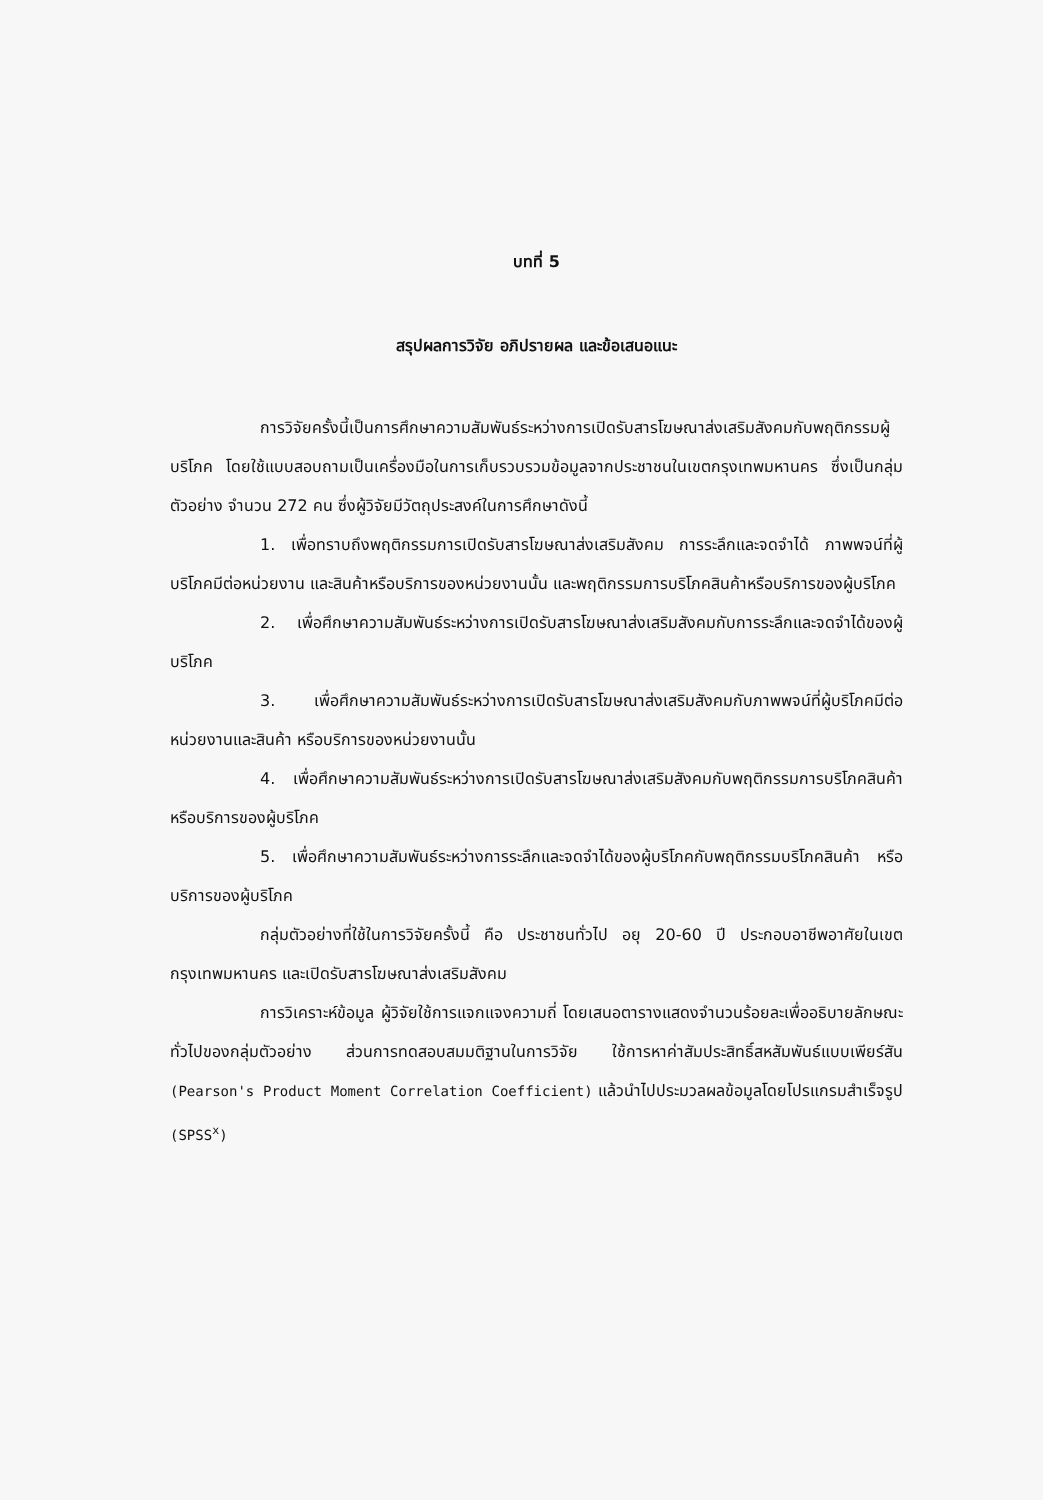บทที่ 5
สรุปผลการวิจัย อภิปรายผล และข้อเสนอแนะ
การวิจัยครั้งนี้เป็นการศึกษาความสัมพันธ์ระหว่างการเปิดรับสารโฆษณาส่งเสริมสังคมกับพฤติกรรมผู้บริโภค โดยใช้แบบสอบถามเป็นเครื่องมือในการเก็บรวบรวมข้อมูลจากประชาชนในเขตกรุงเทพมหานคร ซึ่งเป็นกลุ่มตัวอย่าง จำนวน 272 คน ซึ่งผู้วิจัยมีวัตถุประสงค์ในการศึกษาดังนี้
1. เพื่อทราบถึงพฤติกรรมการเปิดรับสารโฆษณาส่งเสริมสังคม การระลึกและจดจำได้ ภาพพจน์ที่ผู้บริโภคมีต่อหน่วยงาน และสินค้าหรือบริการของหน่วยงานนั้น และพฤติกรรมการบริโภคสินค้าหรือบริการของผู้บริโภค
2. เพื่อศึกษาความสัมพันธ์ระหว่างการเปิดรับสารโฆษณาส่งเสริมสังคมกับการระลึกและจดจำได้ของผู้บริโภค
3. เพื่อศึกษาความสัมพันธ์ระหว่างการเปิดรับสารโฆษณาส่งเสริมสังคมกับภาพพจน์ที่ผู้บริโภคมีต่อหน่วยงานและสินค้า หรือบริการของหน่วยงานนั้น
4. เพื่อศึกษาความสัมพันธ์ระหว่างการเปิดรับสารโฆษณาส่งเสริมสังคมกับพฤติกรรมการบริโภคสินค้า หรือบริการของผู้บริโภค
5. เพื่อศึกษาความสัมพันธ์ระหว่างการระลึกและจดจำได้ของผู้บริโภคกับพฤติกรรมบริโภคสินค้า หรือบริการของผู้บริโภค
กลุ่มตัวอย่างที่ใช้ในการวิจัยครั้งนี้ คือ ประชาชนทั่วไป อยุ 20-60 ปี ประกอบอาชีพอาศัยในเขตกรุงเทพมหานคร และเปิดรับสารโฆษณาส่งเสริมสังคม
การวิเคราะห์ข้อมูล ผู้วิจัยใช้การแจกแจงความถี่ โดยเสนอตารางแสดงจำนวนร้อยละเพื่ออธิบายลักษณะทั่วไปของกลุ่มตัวอย่าง ส่วนการทดสอบสมมติฐานในการวิจัย ใช้การหาค่าสัมประสิทธิ์สหสัมพันธ์แบบเพียร์สัน (Pearson's Product Moment Correlation Coefficient) แล้วนำไปประมวลผลข้อมูลโดยโปรแกรมสำเร็จรูป (SPSS<sup>x</sup>)